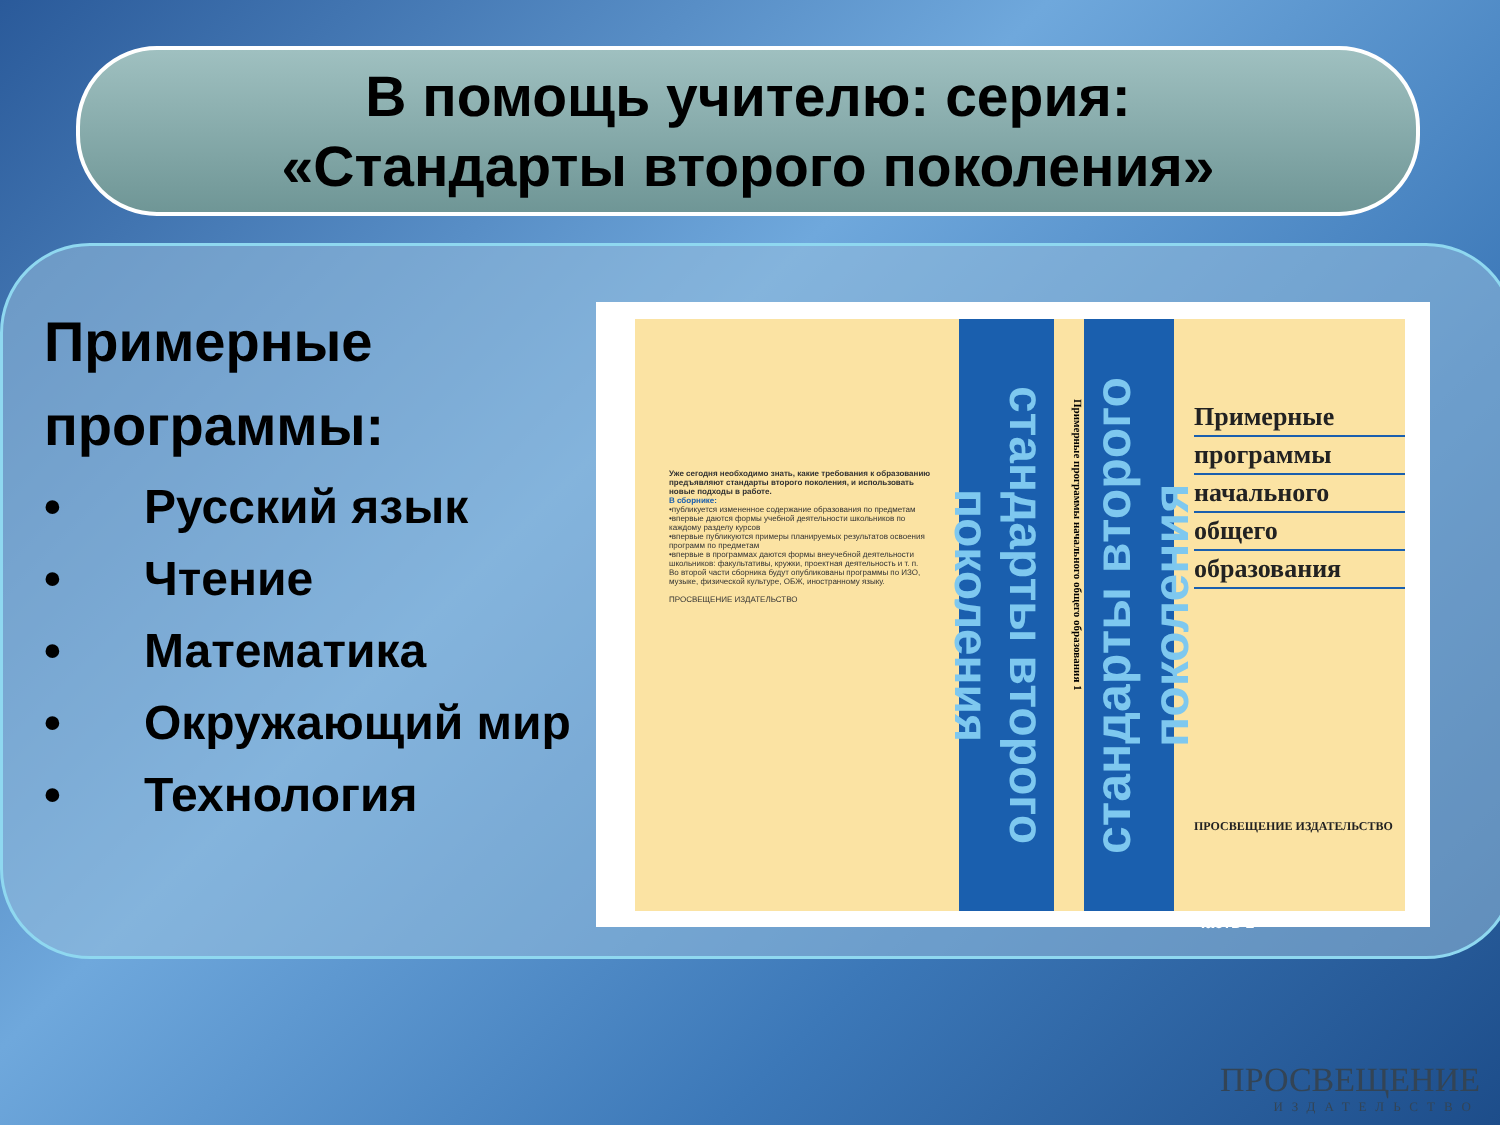В помощь учителю: серия:
«Стандарты второго поколения»
Примерные программы:
• Русский язык
• Чтение
• Математика
• Окружающий мир
• Технология
Уже сегодня необходимо знать, какие требования к образованию предъявляют стандарты второго поколения, и использовать новые подходы в работе.
В сборнике:
•публикуется измененное содержание образования по предметам
•впервые даются формы учебной деятельности школьников по каждому разделу курсов
•впервые публикуются примеры планируемых результатов освоения программ по предметам
•впервые в программах даются формы внеучебной деятельности школьников: факультативы, кружки, проектная деятельность и т. п.
Во второй части сборника будут опубликованы программы по ИЗО, музыке, физической культуре, ОБЖ, иностранному языку.
ПРОСВЕЩЕНИЕ ИЗДАТЕЛЬСТВО
стандарты второго поколения
Примерные программы начального общего образования 1
стандарты второго поколения
Примерные
программы
начального
общего
образования
ПРОСВЕЩЕНИЕ ИЗДАТЕЛЬСТВО
Часть 1
ПРОСВЕЩЕНИЕ
ИЗДАТЕЛЬСТВО